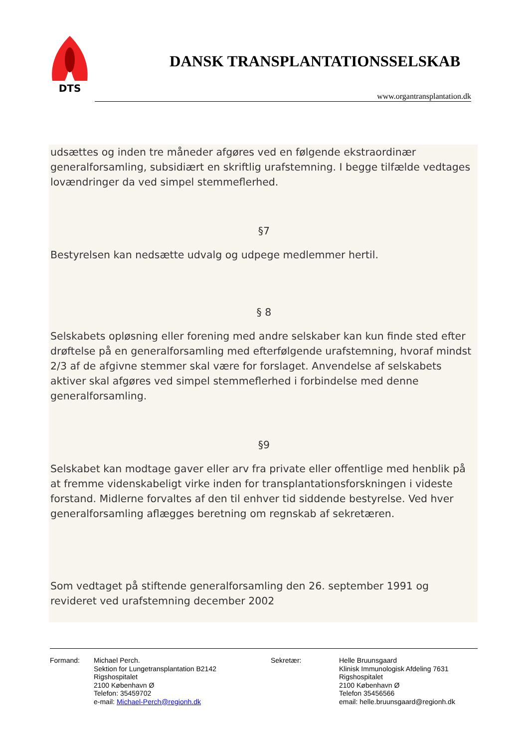DTS
DANSK TRANSPLANTATIONSSELSKAB
www.organtransplantation.dk
udsættes og inden tre måneder afgøres ved en følgende ekstraordinær generalforsamling, subsidiært en skriftlig urafstemning. I begge tilfælde vedtages lovændringer da ved simpel stemmeflerhed.
§7
Bestyrelsen kan nedsætte udvalg og udpege medlemmer hertil.
§ 8
Selskabets opløsning eller forening med andre selskaber kan kun finde sted efter drøftelse på en generalforsamling med efterfølgende urafstemning, hvoraf mindst 2/3 af de afgivne stemmer skal være for forslaget. Anvendelse af selskabets aktiver skal afgøres ved simpel stemmeflerhed i forbindelse med denne generalforsamling.
§9
Selskabet kan modtage gaver eller arv fra private eller offentlige med henblik på at fremme videnskabeligt virke inden for transplantationsforskningen i videste forstand. Midlerne forvaltes af den til enhver tid siddende bestyrelse. Ved hver generalforsamling aflægges beretning om regnskab af sekretæren.
Som vedtaget på stiftende generalforsamling den 26. september 1991 og revideret ved urafstemning december 2002
Formand: Michael Perch.
Sektion for Lungetransplantation B2142
Rigshospitalet
2100 København Ø
Telefon: 35459702
e-mail: Michael-Perch@regionh.dk
Sekretær: Helle Bruunsgaard
Klinisk Immunologisk Afdeling 7631
Rigshospitalet
2100 København Ø
Telefon 35456566
email: helle.bruunsgaard@regionh.dk